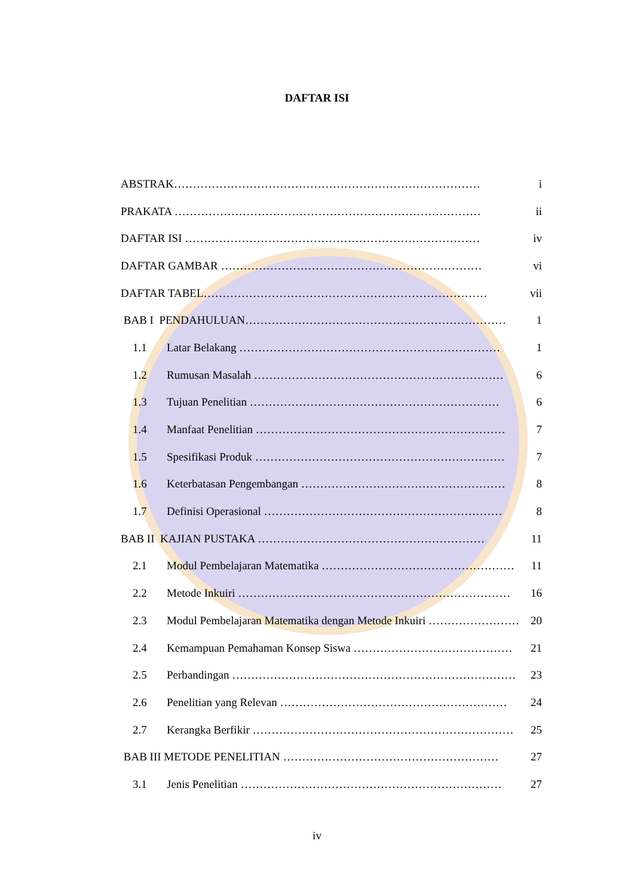DAFTAR ISI
ABSTRAK……………………………………………………………………… i
PRAKATA ……………………………………………………………………… ii
DAFTAR ISI …………………………………………………………………… iv
DAFTAR GAMBAR …………………………………………………………… vi
DAFTAR TABEL………………………………………………………………… vii
BAB I PENDAHULUAN…………………………………………………………… 1
1.1 Latar Belakang …………………………………………………………… 1
1.2 Rumusan Masalah ………………………………………………………… 6
1.3 Tujuan Penelitian ………………………………………………………… 6
1.4 Manfaat Penelitian ………………………………………………………… 7
1.5 Spesifikasi Produk ………………………………………………………… 7
1.6 Keterbatasan Pengembangan ……………………………………………… 8
1.7 Definisi Operasional ……………………………………………………… 8
BAB II KAJIAN PUSTAKA …………………………………………………… 11
2.1 Modul Pembelajaran Matematika …………………………………………… 11
2.2 Metode Inkuiri ……………………………………………………………… 16
2.3 Modul Pembelajaran Matematika dengan Metode Inkuiri …………………… 20
2.4 Kemampuan Pemahaman Konsep Siswa …………………………………… 21
2.5 Perbandingan ………………………………………………………………… 23
2.6 Penelitian yang Relevan …………………………………………………… 24
2.7 Kerangka Berfikir …………………………………………………………… 25
BAB III METODE PENELITIAN ………………………………………………… 27
3.1 Jenis Penelitian …………………………………………………………… 27
iv